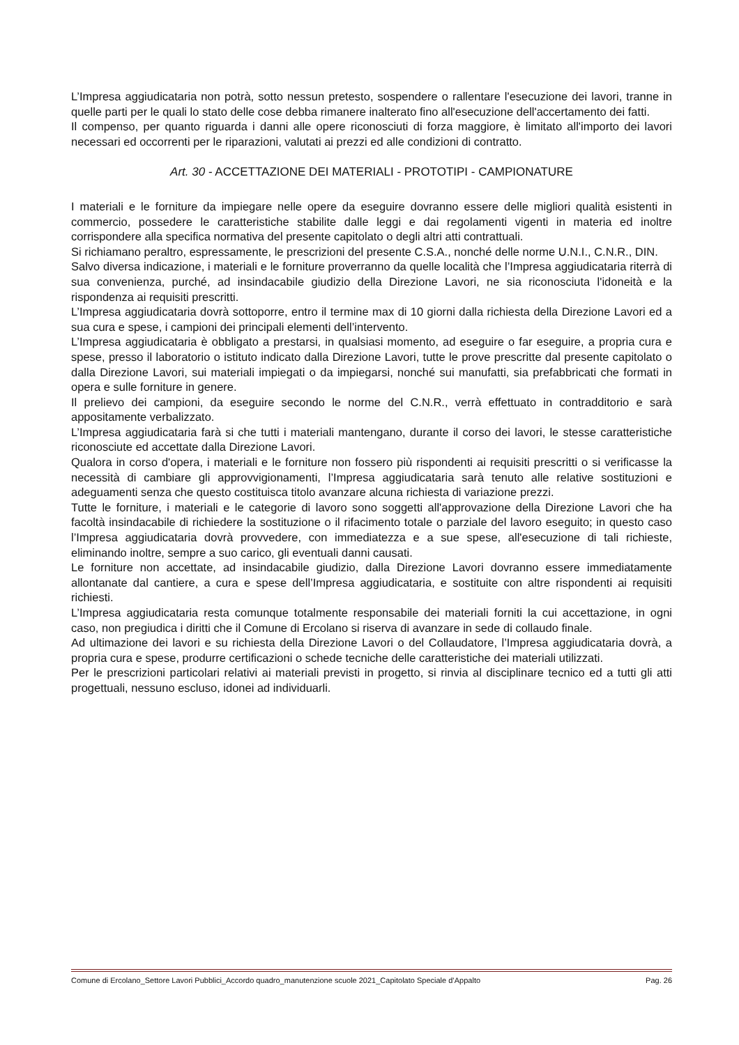L’Impresa aggiudicataria non potrà, sotto nessun pretesto, sospendere o rallentare l'esecuzione dei lavori, tranne in quelle parti per le quali lo stato delle cose debba rimanere inalterato fino all'esecuzione dell'accertamento dei fatti.
Il compenso, per quanto riguarda i danni alle opere riconosciuti di forza maggiore, è limitato all'importo dei lavori necessari ed occorrenti per le riparazioni, valutati ai prezzi ed alle condizioni di contratto.
Art. 30 - ACCETTAZIONE DEI MATERIALI - PROTOTIPI - CAMPIONATURE
I materiali e le forniture da impiegare nelle opere da eseguire dovranno essere delle migliori qualità esistenti in commercio, possedere le caratteristiche stabilite dalle leggi e dai regolamenti vigenti in materia ed inoltre corrispondere alla specifica normativa del presente capitolato o degli altri atti contrattuali.
Si richiamano peraltro, espressamente, le prescrizioni del presente C.S.A., nonché delle norme U.N.I., C.N.R., DIN.
Salvo diversa indicazione, i materiali e le forniture proverranno da quelle località che l’Impresa aggiudicataria riterrà di sua convenienza, purché, ad insindacabile giudizio della Direzione Lavori, ne sia riconosciuta l'idoneità e la rispondenza ai requisiti prescritti.
L’Impresa aggiudicataria dovrà sottoporre, entro il termine max di 10 giorni dalla richiesta della Direzione Lavori ed a sua cura e spese, i campioni dei principali elementi dell’intervento.
L’Impresa aggiudicataria è obbligato a prestarsi, in qualsiasi momento, ad eseguire o far eseguire, a propria cura e spese, presso il laboratorio o istituto indicato dalla Direzione Lavori, tutte le prove prescritte dal presente capitolato o dalla Direzione Lavori, sui materiali impiegati o da impiegarsi, nonché sui manufatti, sia prefabbricati che formati in opera e sulle forniture in genere.
Il prelievo dei campioni, da eseguire secondo le norme del C.N.R., verrà effettuato in contradditorio e sarà appositamente verbalizzato.
L’Impresa aggiudicataria farà si che tutti i materiali mantengano, durante il corso dei lavori, le stesse caratteristiche riconosciute ed accettate dalla Direzione Lavori.
Qualora in corso d'opera, i materiali e le forniture non fossero più rispondenti ai requisiti prescritti o si verificasse la necessità di cambiare gli approvvigionamenti, l’Impresa aggiudicataria sarà tenuto alle relative sostituzioni e adeguamenti senza che questo costituisca titolo avanzare alcuna richiesta di variazione prezzi.
Tutte le forniture, i materiali e le categorie di lavoro sono soggetti all'approvazione della Direzione Lavori che ha facoltà insindacabile di richiedere la sostituzione o il rifacimento totale o parziale del lavoro eseguito; in questo caso l’Impresa aggiudicataria dovrà provvedere, con immediatezza e a sue spese, all'esecuzione di tali richieste, eliminando inoltre, sempre a suo carico, gli eventuali danni causati.
Le forniture non accettate, ad insindacabile giudizio, dalla Direzione Lavori dovranno essere immediatamente allontanate dal cantiere, a cura e spese dell’Impresa aggiudicataria, e sostituite con altre rispondenti ai requisiti richiesti.
L’Impresa aggiudicataria resta comunque totalmente responsabile dei materiali forniti la cui accettazione, in ogni caso, non pregiudica i diritti che il Comune di Ercolano si riserva di avanzare in sede di collaudo finale.
Ad ultimazione dei lavori e su richiesta della Direzione Lavori o del Collaudatore, l’Impresa aggiudicataria dovrà, a propria cura e spese, produrre certificazioni o schede tecniche delle caratteristiche dei materiali utilizzati.
Per le prescrizioni particolari relativi ai materiali previsti in progetto, si rinvia al disciplinare tecnico ed a tutti gli atti progettuali, nessuno escluso, idonei ad individuarli.
Comune di Ercolano_Settore Lavori Pubblici_Accordo quadro_manutenzione scuole 2021_Capitolato Speciale d’Appalto Pag. 26